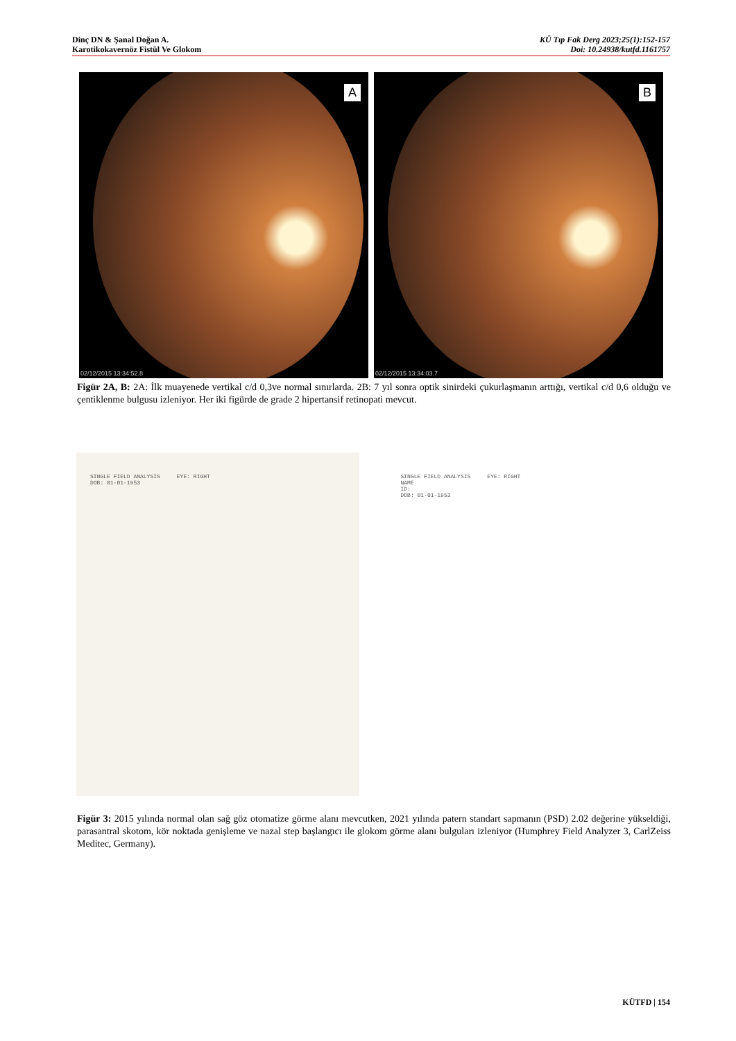Dinç DN & Şanal Doğan A.
Karotikokavernöz Fistül Ve Glokom
KÜ Tıp Fak Derg 2023;25(1):152-157
Doi: 10.24938/kutfd.1161757
A
02/12/2015 13:34:52.8
B
02/12/2015 13:34:03.7
Figür 2A, B: 2A: İlk muayenede vertikal c/d 0,3ve normal sınırlarda. 2B: 7 yıl sonra optik sinirdeki çukurlaşmanın arttığı, vertikal c/d 0,6 olduğu ve çentiklenme bulgusu izleniyor. Her iki figürde de grade 2 hipertansif retinopati mevcut.
SINGLE FIELD ANALYSIS EYE: RIGHT
DOB: 01-01-1953
SINGLE FIELD ANALYSIS EYE: RIGHT
NAME
ID:
DOB: 01-01-1953
Figür 3: 2015 yılında normal olan sağ göz otomatize görme alanı mevcutken, 2021 yılında patern standart sapmanın (PSD) 2.02 değerine yükseldiği, parasantral skotom, kör noktada genişleme ve nazal step başlangıcı ile glokom görme alanı bulguları izleniyor (Humphrey Field Analyzer 3, CarlZeiss Meditec, Germany).
KÜTFD | 154